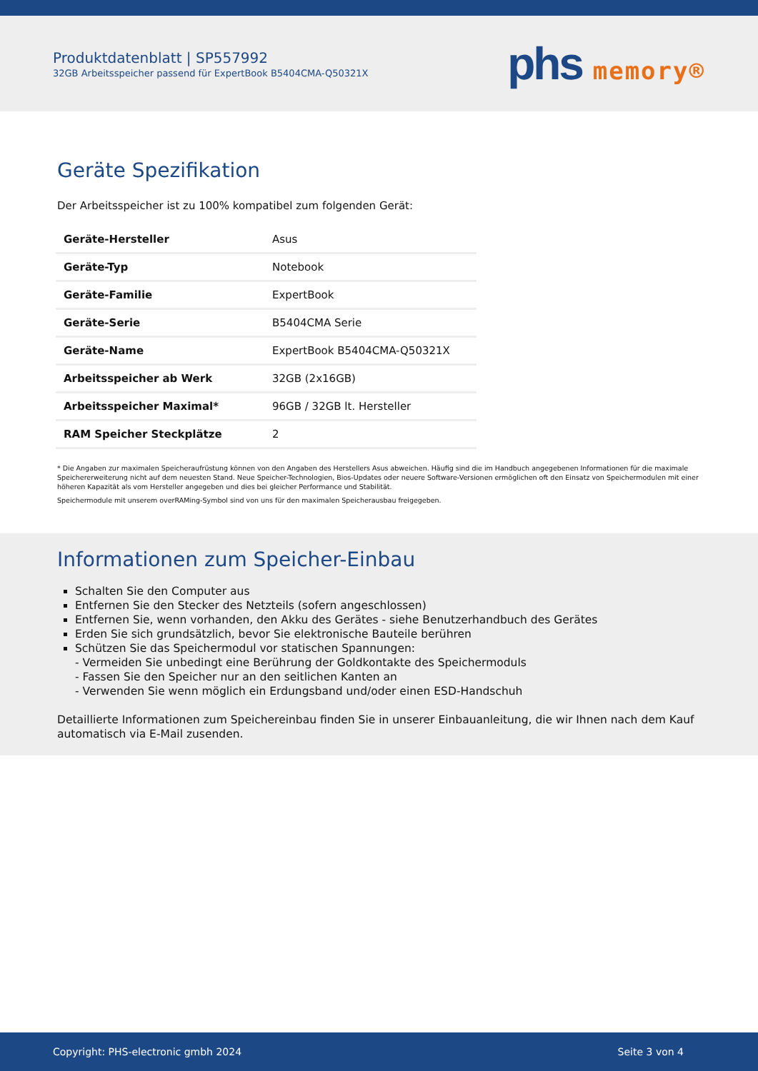Produktdatenblatt | SP557992
32GB Arbeitsspeicher passend für ExpertBook B5404CMA-Q50321X
phs memory®
Geräte Spezifikation
Der Arbeitsspeicher ist zu 100% kompatibel zum folgenden Gerät:
| Geräte-Hersteller | Asus |
| Geräte-Typ | Notebook |
| Geräte-Familie | ExpertBook |
| Geräte-Serie | B5404CMA Serie |
| Geräte-Name | ExpertBook B5404CMA-Q50321X |
| Arbeitsspeicher ab Werk | 32GB (2x16GB) |
| Arbeitsspeicher Maximal* | 96GB / 32GB lt. Hersteller |
| RAM Speicher Steckplätze | 2 |
* Die Angaben zur maximalen Speicheraufrüstung können von den Angaben des Herstellers Asus abweichen. Häufig sind die im Handbuch angegebenen Informationen für die maximale Speichererweiterung nicht auf dem neuesten Stand. Neue Speicher-Technologien, Bios-Updates oder neuere Software-Versionen ermöglichen oft den Einsatz von Speichermodulen mit einer höheren Kapazität als vom Hersteller angegeben und dies bei gleicher Performance und Stabilität.
Speichermodule mit unserem overRAMing-Symbol sind von uns für den maximalen Speicherausbau freigegeben.
Informationen zum Speicher-Einbau
Schalten Sie den Computer aus
Entfernen Sie den Stecker des Netzteils (sofern angeschlossen)
Entfernen Sie, wenn vorhanden, den Akku des Gerätes - siehe Benutzerhandbuch des Gerätes
Erden Sie sich grundsätzlich, bevor Sie elektronische Bauteile berühren
Schützen Sie das Speichermodul vor statischen Spannungen:
- Vermeiden Sie unbedingt eine Berührung der Goldkontakte des Speichermoduls
- Fassen Sie den Speicher nur an den seitlichen Kanten an
- Verwenden Sie wenn möglich ein Erdungsband und/oder einen ESD-Handschuh
Detaillierte Informationen zum Speichereinbau finden Sie in unserer Einbauanleitung, die wir Ihnen nach dem Kauf automatisch via E-Mail zusenden.
Copyright: PHS-electronic gmbh 2024 Seite 3 von 4